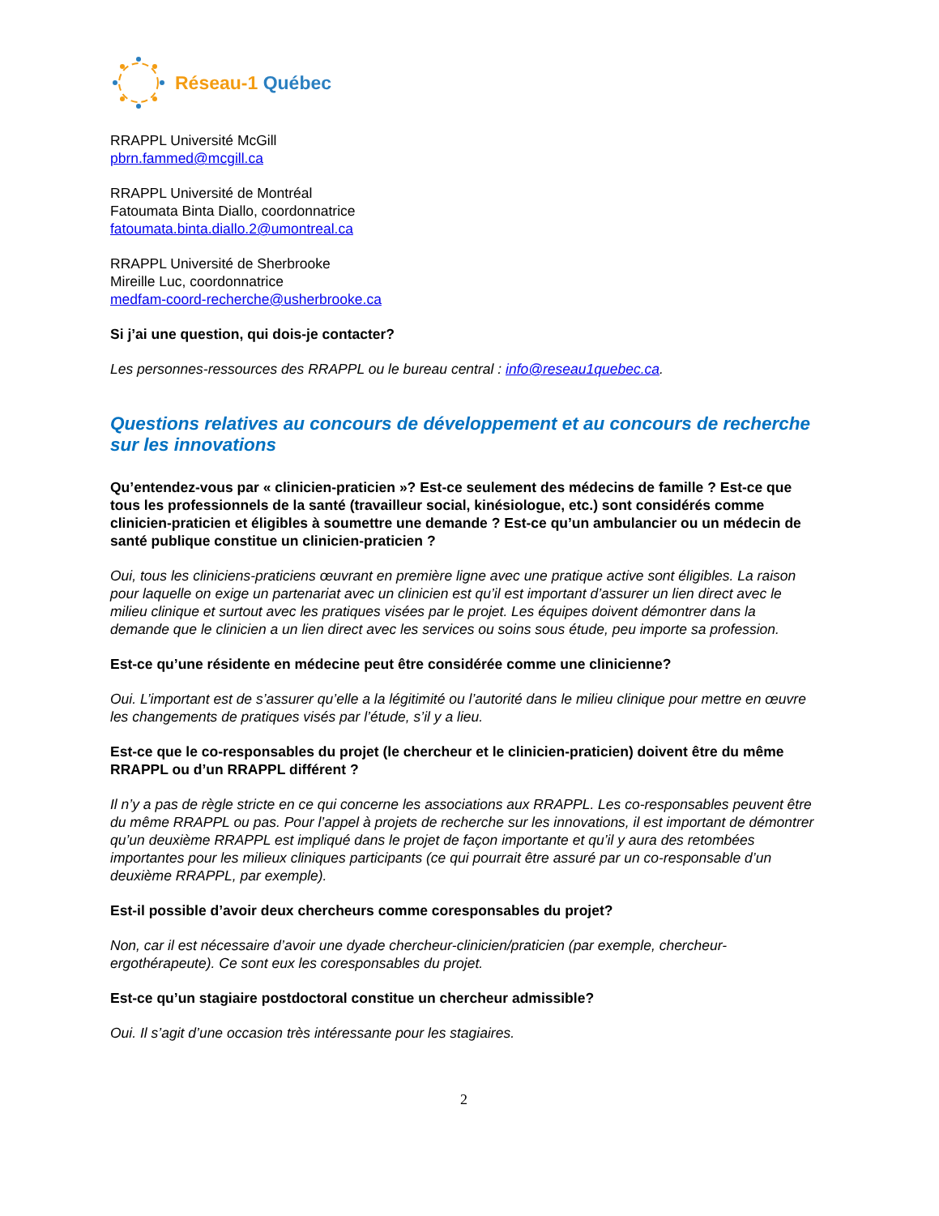Réseau-1 Québec
RRAPPL Université McGill
pbrn.fammed@mcgill.ca
RRAPPL Université de Montréal
Fatoumata Binta Diallo, coordonnatrice
fatoumata.binta.diallo.2@umontreal.ca
RRAPPL Université de Sherbrooke
Mireille Luc, coordonnatrice
medfam-coord-recherche@usherbrooke.ca
Si j’ai une question, qui dois-je contacter?
Les personnes-ressources des RRAPPL ou le bureau central : info@reseau1quebec.ca.
Questions relatives au concours de développement et au concours de recherche sur les innovations
Qu’entendez-vous par « clinicien-praticien »? Est-ce seulement des médecins de famille ? Est-ce que tous les professionnels de la santé (travailleur social, kinésiologue, etc.) sont considérés comme clinicien-praticien et éligibles à soumettre une demande ? Est-ce qu’un ambulancier ou un médecin de santé publique constitue un clinicien-praticien ?
Oui, tous les cliniciens-praticiens œuvrant en première ligne avec une pratique active sont éligibles. La raison pour laquelle on exige un partenariat avec un clinicien est qu’il est important d’assurer un lien direct avec le milieu clinique et surtout avec les pratiques visées par le projet. Les équipes doivent démontrer dans la demande que le clinicien a un lien direct avec les services ou soins sous étude, peu importe sa profession.
Est-ce qu’une résidente en médecine peut être considérée comme une clinicienne?
Oui. L’important est de s’assurer qu’elle a la légitimité ou l’autorité dans le milieu clinique pour mettre en œuvre les changements de pratiques visés par l’étude, s’il y a lieu.
Est-ce que le co-responsables du projet (le chercheur et le clinicien-praticien) doivent être du même RRAPPL ou d’un RRAPPL différent ?
Il n’y a pas de règle stricte en ce qui concerne les associations aux RRAPPL. Les co-responsables peuvent être du même RRAPPL ou pas. Pour l’appel à projets de recherche sur les innovations, il est important de démontrer qu’un deuxième RRAPPL est impliqué dans le projet de façon importante et qu’il y aura des retombées importantes pour les milieux cliniques participants (ce qui pourrait être assuré par un co-responsable d’un deuxième RRAPPL, par exemple).
Est-il possible d’avoir deux chercheurs comme coresponsables du projet?
Non, car il est nécessaire d’avoir une dyade chercheur-clinicien/praticien (par exemple, chercheur-ergothérapeute). Ce sont eux les coresponsables du projet.
Est-ce qu’un stagiaire postdoctoral constitue un chercheur admissible?
Oui. Il s’agit d’une occasion très intéressante pour les stagiaires.
2